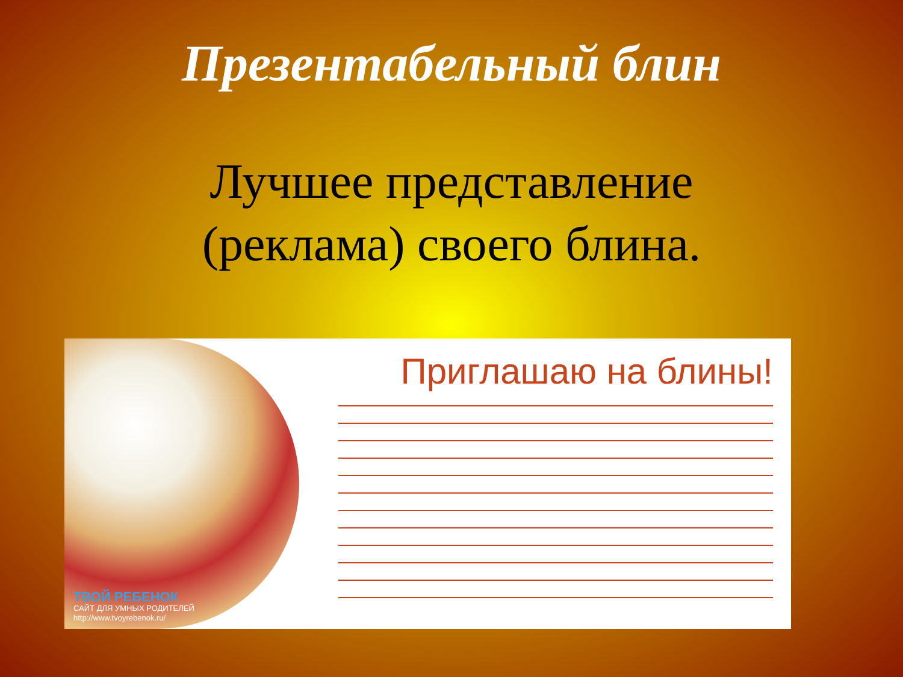Презентабельный блин
Лучшее представление
(реклама) своего блина.
ТВОЙ РЕБЕНОК
САЙТ ДЛЯ УМНЫХ РОДИТЕЛЕЙ
http://www.tvoyrebenok.ru/
Приглашаю на блины!